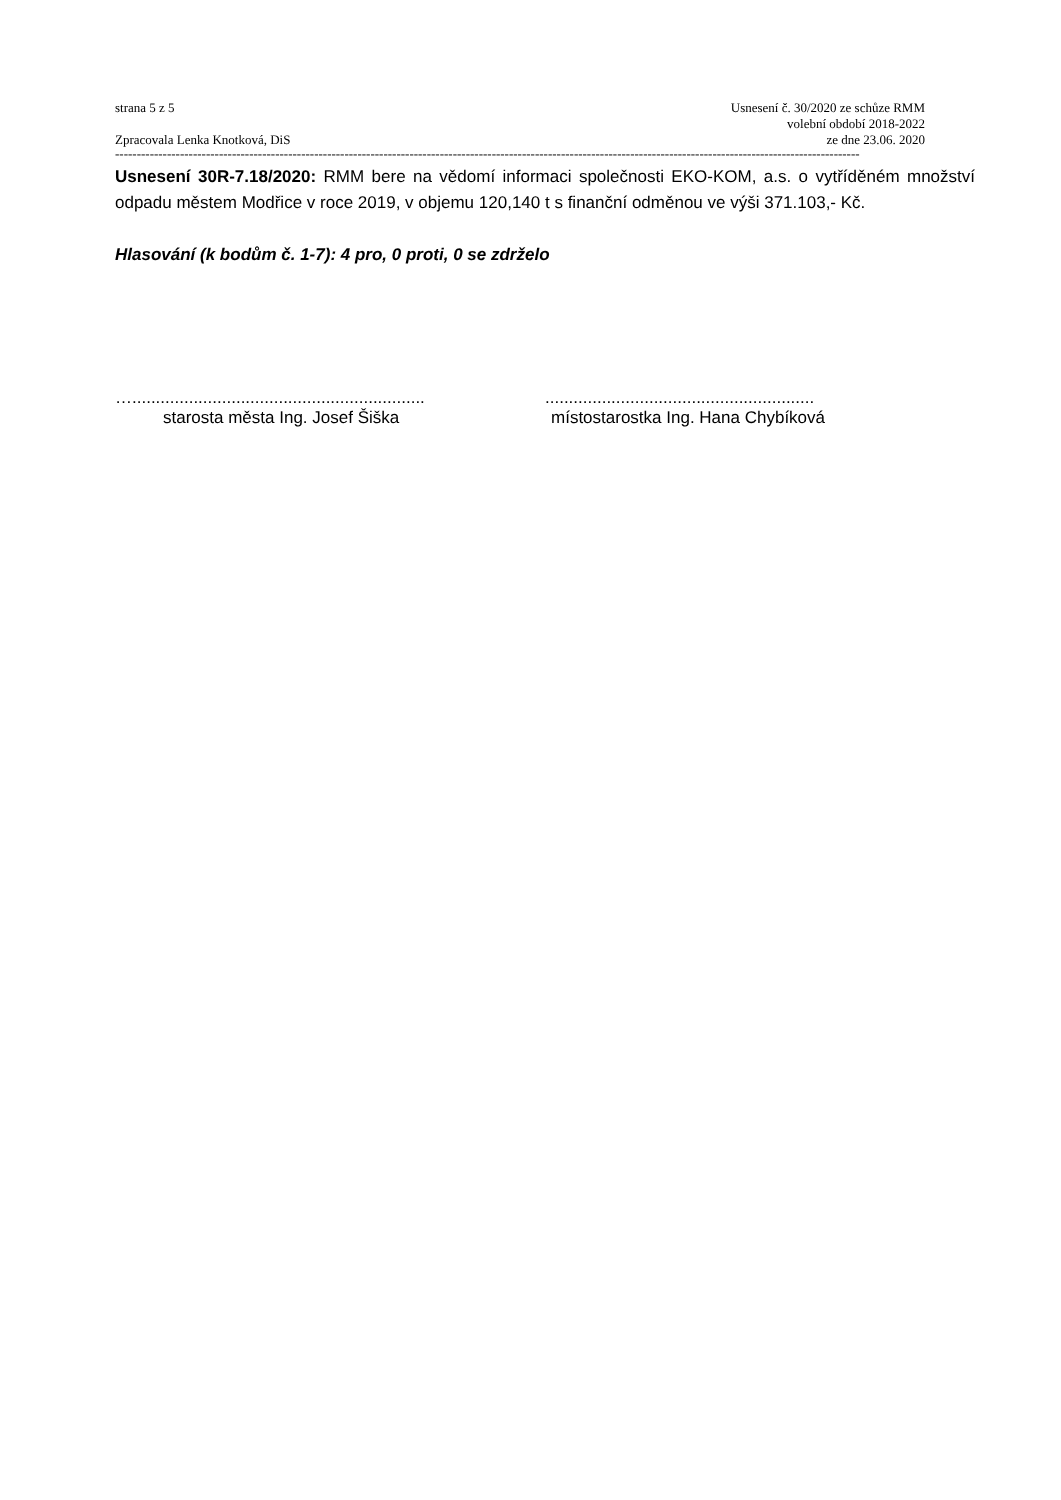strana 5 z 5
Zpracovala Lenka Knotková, DiS
Usnesení č. 30/2020 ze schůze RMM
volební období 2018-2022
ze dne 23.06. 2020
----------------------------------------------------------------------------------------------------------------------------------------------------------------------------
Usnesení 30R-7.18/2020: RMM bere na vědomí informaci společnosti EKO-KOM, a.s. o vytříděném množství odpadu městem Modřice v roce 2019, v objemu 120,140 t s finanční odměnou ve výši 371.103,- Kč.
Hlasování (k bodům č. 1-7): 4 pro, 0 proti, 0 se zdrželo
…..............................................................
starosta města Ing. Josef Šiška
.........................................................
místostarostka Ing. Hana Chybíková